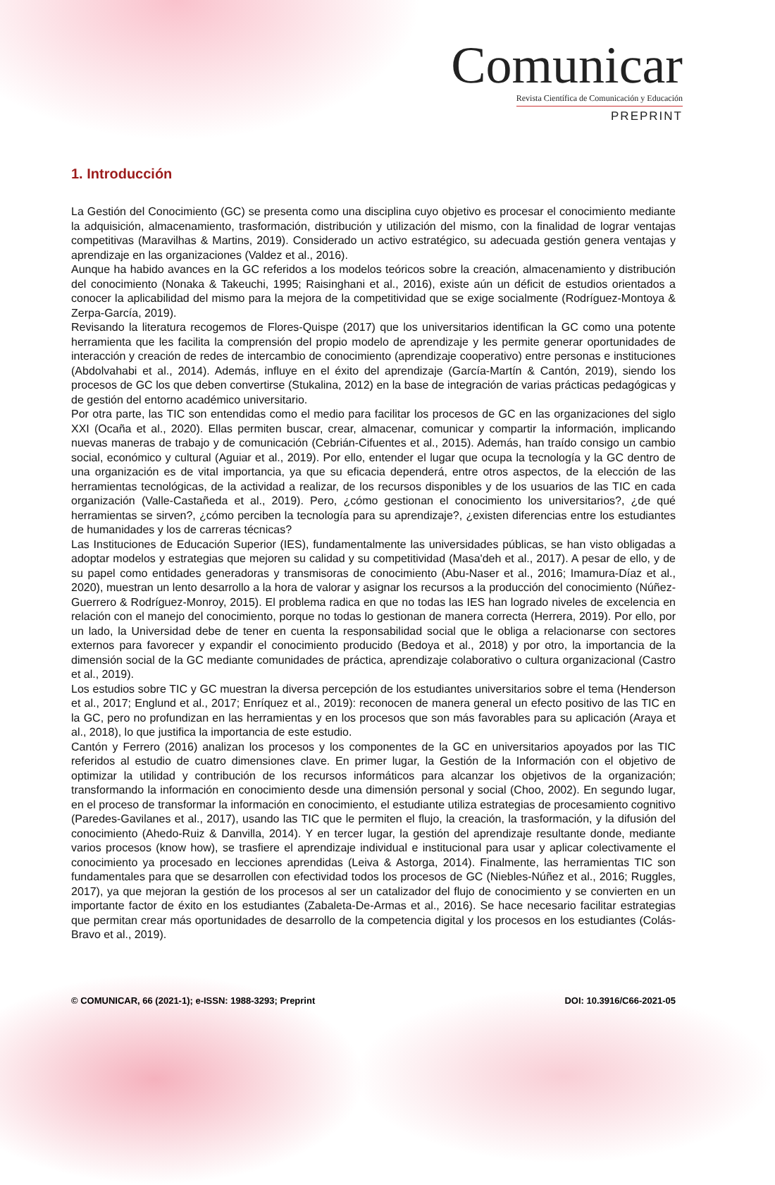Comunicar
Revista Científica de Comunicación y Educación
PREPRINT
1. Introducción
La Gestión del Conocimiento (GC) se presenta como una disciplina cuyo objetivo es procesar el conocimiento mediante la adquisición, almacenamiento, trasformación, distribución y utilización del mismo, con la finalidad de lograr ventajas competitivas (Maravilhas & Martins, 2019). Considerado un activo estratégico, su adecuada gestión genera ventajas y aprendizaje en las organizaciones (Valdez et al., 2016).
Aunque ha habido avances en la GC referidos a los modelos teóricos sobre la creación, almacenamiento y distribución del conocimiento (Nonaka & Takeuchi, 1995; Raisinghani et al., 2016), existe aún un déficit de estudios orientados a conocer la aplicabilidad del mismo para la mejora de la competitividad que se exige socialmente (Rodríguez-Montoya & Zerpa-García, 2019).
Revisando la literatura recogemos de Flores-Quispe (2017) que los universitarios identifican la GC como una potente herramienta que les facilita la comprensión del propio modelo de aprendizaje y les permite generar oportunidades de interacción y creación de redes de intercambio de conocimiento (aprendizaje cooperativo) entre personas e instituciones (Abdolvahabi et al., 2014). Además, influye en el éxito del aprendizaje (García-Martín & Cantón, 2019), siendo los procesos de GC los que deben convertirse (Stukalina, 2012) en la base de integración de varias prácticas pedagógicas y de gestión del entorno académico universitario.
Por otra parte, las TIC son entendidas como el medio para facilitar los procesos de GC en las organizaciones del siglo XXI (Ocaña et al., 2020). Ellas permiten buscar, crear, almacenar, comunicar y compartir la información, implicando nuevas maneras de trabajo y de comunicación (Cebrián-Cifuentes et al., 2015). Además, han traído consigo un cambio social, económico y cultural (Aguiar et al., 2019). Por ello, entender el lugar que ocupa la tecnología y la GC dentro de una organización es de vital importancia, ya que su eficacia dependerá, entre otros aspectos, de la elección de las herramientas tecnológicas, de la actividad a realizar, de los recursos disponibles y de los usuarios de las TIC en cada organización (Valle-Castañeda et al., 2019). Pero, ¿cómo gestionan el conocimiento los universitarios?, ¿de qué herramientas se sirven?, ¿cómo perciben la tecnología para su aprendizaje?, ¿existen diferencias entre los estudiantes de humanidades y los de carreras técnicas?
Las Instituciones de Educación Superior (IES), fundamentalmente las universidades públicas, se han visto obligadas a adoptar modelos y estrategias que mejoren su calidad y su competitividad (Masa'deh et al., 2017). A pesar de ello, y de su papel como entidades generadoras y transmisoras de conocimiento (Abu-Naser et al., 2016; Imamura-Díaz et al., 2020), muestran un lento desarrollo a la hora de valorar y asignar los recursos a la producción del conocimiento (Núñez-Guerrero & Rodríguez-Monroy, 2015). El problema radica en que no todas las IES han logrado niveles de excelencia en relación con el manejo del conocimiento, porque no todas lo gestionan de manera correcta (Herrera, 2019). Por ello, por un lado, la Universidad debe de tener en cuenta la responsabilidad social que le obliga a relacionarse con sectores externos para favorecer y expandir el conocimiento producido (Bedoya et al., 2018) y por otro, la importancia de la dimensión social de la GC mediante comunidades de práctica, aprendizaje colaborativo o cultura organizacional (Castro et al., 2019).
Los estudios sobre TIC y GC muestran la diversa percepción de los estudiantes universitarios sobre el tema (Henderson et al., 2017; Englund et al., 2017; Enríquez et al., 2019): reconocen de manera general un efecto positivo de las TIC en la GC, pero no profundizan en las herramientas y en los procesos que son más favorables para su aplicación (Araya et al., 2018), lo que justifica la importancia de este estudio.
Cantón y Ferrero (2016) analizan los procesos y los componentes de la GC en universitarios apoyados por las TIC referidos al estudio de cuatro dimensiones clave. En primer lugar, la Gestión de la Información con el objetivo de optimizar la utilidad y contribución de los recursos informáticos para alcanzar los objetivos de la organización; transformando la información en conocimiento desde una dimensión personal y social (Choo, 2002). En segundo lugar, en el proceso de transformar la información en conocimiento, el estudiante utiliza estrategias de procesamiento cognitivo (Paredes-Gavilanes et al., 2017), usando las TIC que le permiten el flujo, la creación, la trasformación, y la difusión del conocimiento (Ahedo-Ruiz & Danvilla, 2014). Y en tercer lugar, la gestión del aprendizaje resultante donde, mediante varios procesos (know how), se trasfiere el aprendizaje individual e institucional para usar y aplicar colectivamente el conocimiento ya procesado en lecciones aprendidas (Leiva & Astorga, 2014). Finalmente, las herramientas TIC son fundamentales para que se desarrollen con efectividad todos los procesos de GC (Niebles-Núñez et al., 2016; Ruggles, 2017), ya que mejoran la gestión de los procesos al ser un catalizador del flujo de conocimiento y se convierten en un importante factor de éxito en los estudiantes (Zabaleta-De-Armas et al., 2016). Se hace necesario facilitar estrategias que permitan crear más oportunidades de desarrollo de la competencia digital y los procesos en los estudiantes (Colás-Bravo et al., 2019).
© COMUNICAR, 66 (2021-1); e-ISSN: 1988-3293; Preprint DOI: 10.3916/C66-2021-05